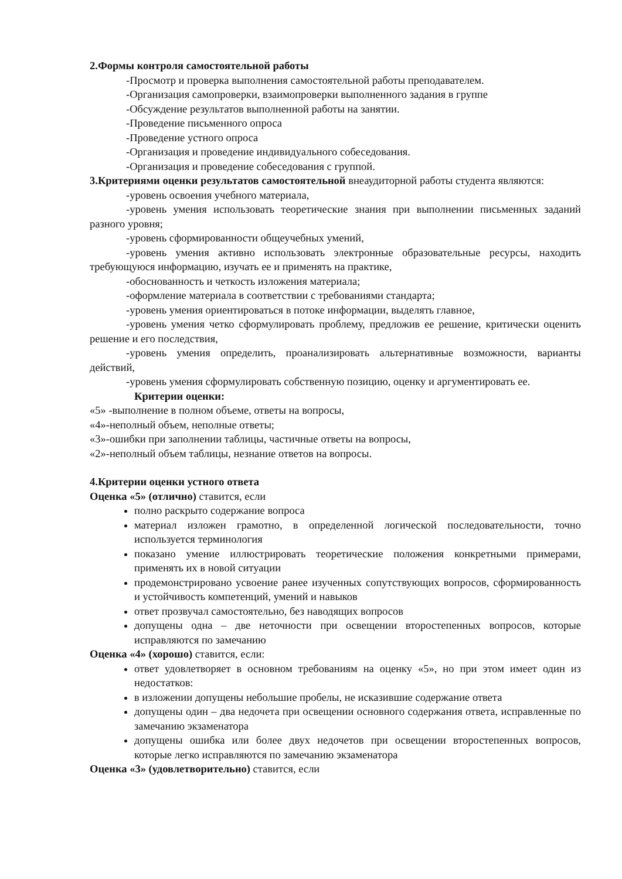2.Формы контроля самостоятельной работы
-Просмотр и проверка выполнения самостоятельной работы преподавателем.
-Организация самопроверки, взаимопроверки выполненного задания в группе
-Обсуждение результатов выполненной работы на занятии.
-Проведение письменного опроса
-Проведение устного опроса
-Организация и проведение индивидуального собеседования.
-Организация и проведение собеседования с группой.
3.Критериями оценки результатов самостоятельной внеаудиторной работы студента являются:
-уровень освоения учебного материала,
-уровень умения использовать теоретические знания при выполнении письменных заданий разного уровня;
-уровень сформированности общеучебных умений,
-уровень умения активно использовать электронные образовательные ресурсы, находить требующуюся информацию, изучать ее и применять на практике,
-обоснованность и четкость изложения материала;
-оформление материала в соответствии с требованиями стандарта;
-уровень умения ориентироваться в потоке информации, выделять главное,
-уровень умения четко сформулировать проблему, предложив ее решение, критически оценить решение и его последствия,
-уровень умения определить, проанализировать альтернативные возможности, варианты действий,
-уровень умения сформулировать собственную позицию, оценку и аргументировать ее.
Критерии оценки:
«5» -выполнение в полном объеме, ответы на вопросы,
«4»-неполный объем, неполные ответы;
«3»-ошибки при заполнении таблицы, частичные ответы на вопросы,
«2»-неполный объем таблицы, незнание ответов на вопросы.
4.Критерии оценки устного ответа
Оценка «5» (отлично) ставится, если
полно раскрыто содержание вопроса
материал изложен грамотно, в определенной логической последовательности, точно используется терминология
показано умение иллюстрировать теоретические положения конкретными примерами, применять их в новой ситуации
продемонстрировано усвоение ранее изученных сопутствующих вопросов, сформированность и устойчивость компетенций, умений и навыков
ответ прозвучал самостоятельно, без наводящих вопросов
допущены одна – две неточности при освещении второстепенных вопросов, которые исправляются по замечанию
Оценка «4» (хорошо) ставится, если:
ответ удовлетворяет в основном требованиям на оценку «5», но при этом имеет один из недостатков:
в изложении допущены небольшие пробелы, не исказившие содержание ответа
допущены один – два недочета при освещении основного содержания ответа, исправленные по замечанию экзаменатора
допущены ошибка или более двух недочетов при освещении второстепенных вопросов, которые легко исправляются по замечанию экзаменатора
Оценка «3» (удовлетворительно) ставится, если